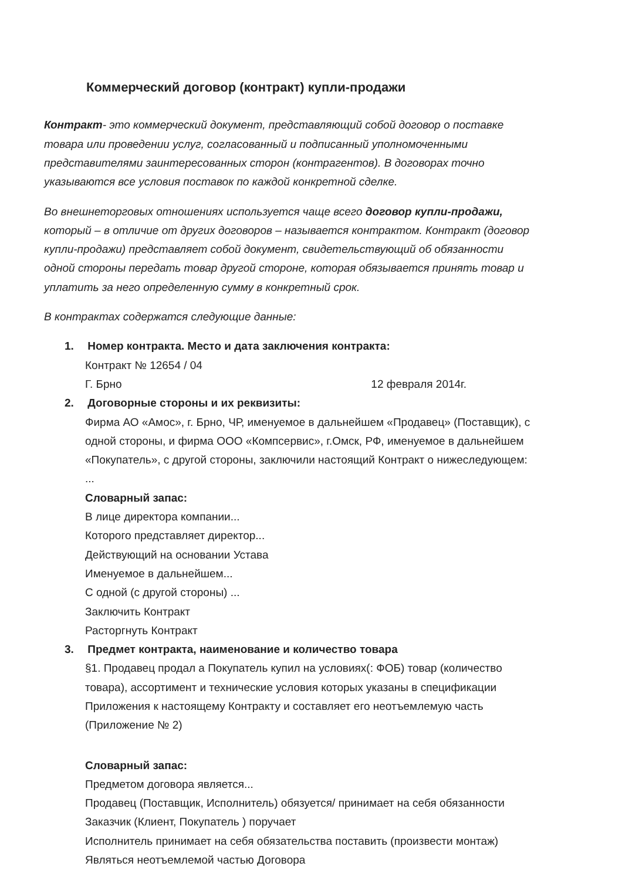Коммерческий договор (контракт) купли-продажи
Контракт- это коммерческий документ, представляющий собой договор о поставке товара или проведении услуг, согласованный и подписанный уполномоченными представителями заинтересованных сторон (контрагентов). В договорах точно указываются все условия поставок по каждой конкретной сделке.
Во внешнеторговых отношениях используется чаще всего договор купли-продажи, который – в отличие от других договоров – называется контрактом. Контракт (договор купли-продажи) представляет собой документ, свидетельствующий об обязанности одной стороны передать товар другой стороне, которая обязывается принять товар и уплатить за него определенную сумму в конкретный срок.
В контрактах содержатся следующие данные:
1. Номер контракта. Место и дата заключения контракта:
Контракт № 12654 / 04
Г. Брно 12 февраля 2014г.
2. Договорные стороны и их реквизиты:
Фирма АО «Амос», г. Брно, ЧР, именуемое в дальнейшем «Продавец» (Поставщик), с одной стороны, и фирма ООО «Компсервис», г.Омск, РФ, именуемое в дальнейшем «Покупатель», с другой стороны, заключили настоящий Контракт о нижеследующем: ...
Словарный запас:
В лице директора компании...
Которого представляет директор...
Действующий на основании Устава
Именуемое в дальнейшем...
С одной (с другой стороны) ...
Заключить Контракт
Расторгнуть Контракт
3. Предмет контракта, наименование и количество товара
§1. Продавец продал а Покупатель купил на условиях(: ФОБ) товар (количество товара), ассортимент и технические условия которых указаны в спецификации Приложения к настоящему Контракту и составляет его неотъемлемую часть (Приложение № 2)
Словарный запас:
Предметом договора является...
Продавец (Поставщик, Исполнитель) обязуется/ принимает на себя обязанности
Заказчик (Клиент, Покупатель ) поручает
Исполнитель принимает на себя обязательства поставить (произвести монтаж)
Являться неотъемлемой частью Договора